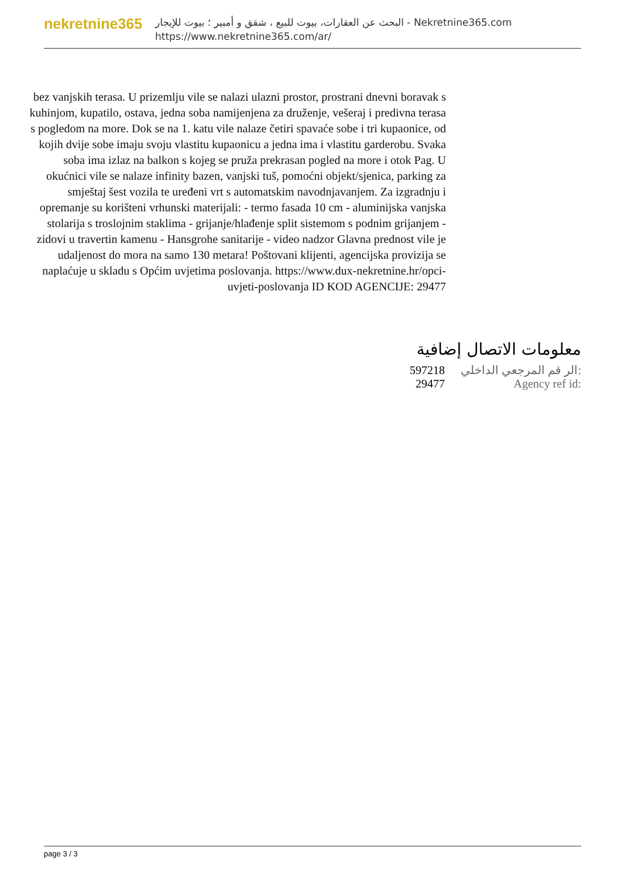nekretnine365
البحث عن العقارات، بيوت للبيع ، شقق و أمبير ؛ بيوت للإيجار - Nekretnine365.com
https://www.nekretnine365.com/ar/
bez vanjskih terasa. U prizemlju vile se nalazi ulazni prostor, prostrani dnevni boravak s kuhinjom, kupatilo, ostava, jedna soba namijenjena za druženje, vešeraj i predivna terasa s pogledom na more. Dok se na 1. katu vile nalaze četiri spavaće sobe i tri kupaonice, od kojih dvije sobe imaju svoju vlastitu kupaonicu a jedna ima i vlastitu garderobu. Svaka soba ima izlaz na balkon s kojeg se pruža prekrasan pogled na more i otok Pag. U okućnici vile se nalaze infinity bazen, vanjski tuš, pomoćni objekt/sjenica, parking za smještaj šest vozila te uređeni vrt s automatskim navodnjavanjem. Za izgradnju i opremanje su korišteni vrhunski materijali: - termo fasada 10 cm - aluminijska vanjska stolarija s troslojnim staklima - grijanje/hlađenje split sistemom s podnim grijanjem - zidovi u travertin kamenu - Hansgrohe sanitarije - video nadzor Glavna prednost vile je udaljenost do mora na samo 130 metara! Poštovani klijenti, agencijska provizija se naplaćuje u skladu s Općim uvjetima poslovanja. https://www.dux-nekretnine.hr/opci-uvjeti-poslovanja ID KOD AGENCIJE: 29477
معلومات الاتصال إضافية
| 597218 | الر قم المرجعي الداخلي: |
| 29477 | Agency ref id: |
page 3 / 3